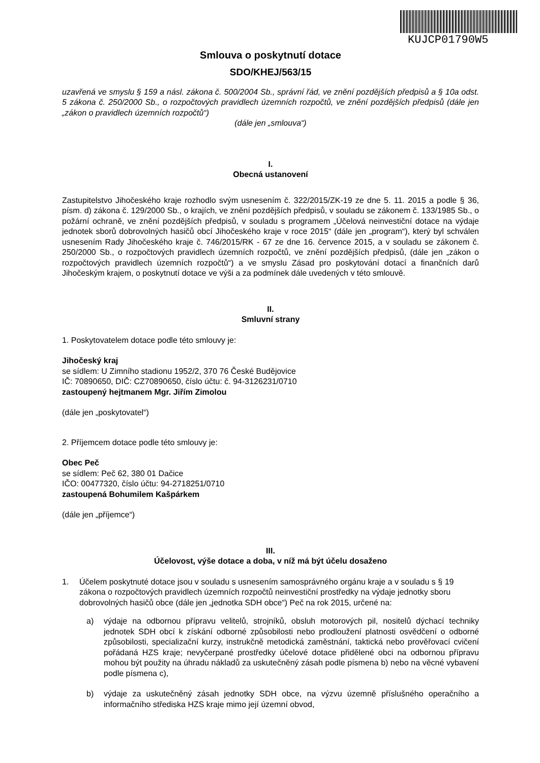KUJCP01790W5
Smlouva o poskytnutí dotace
SDO/KHEJ/563/15
uzavřená ve smyslu § 159 a násl. zákona č. 500/2004 Sb., správní řád, ve znění pozdějších předpisů a § 10a odst. 5 zákona č. 250/2000 Sb., o rozpočtových pravidlech územních rozpočtů, ve znění pozdějších předpisů (dále jen „zákon o pravidlech územních rozpočtů“)
(dále jen „smlouva“)
I.
Obecná ustanovení
Zastupitelstvo Jihočeského kraje rozhodlo svým usnesením č. 322/2015/ZK-19 ze dne 5. 11. 2015 a podle § 36, písm. d) zákona č. 129/2000 Sb., o krajích, ve znění pozdějších předpisů, v souladu se zákonem č. 133/1985 Sb., o požární ochraně, ve znění pozdějších předpisů, v souladu s programem „Účelová neinvestiční dotace na výdaje jednotek sborů dobrovolných hasičů obcí Jihočeského kraje v roce 2015“ (dále jen „program“), který byl schválen usnesením Rady Jihočeského kraje č. 746/2015/RK - 67 ze dne 16. července 2015, a v souladu se zákonem č. 250/2000 Sb., o rozpočtových pravidlech územních rozpočtů, ve znění pozdějších předpisů, (dále jen „zákon o rozpočtových pravidlech územních rozpočtů“) a ve smyslu Zásad pro poskytování dotací a finančních darů Jihočeským krajem, o poskytnutí dotace ve výši a za podmínek dále uvedených v této smlouvě.
II.
Smluvní strany
1. Poskytovatelem dotace podle této smlouvy je:
Jihočeský kraj
se sídlem: U Zimního stadionu 1952/2, 370 76 České Budějovice
IČ: 70890650, DIČ: CZ70890650, číslo účtu: č. 94-3126231/0710
zastoupený hejtmanem Mgr. Jiřím Zimolou
(dále jen „poskytovatel“)
2. Příjemcem dotace podle této smlouvy je:
Obec Peč
se sídlem: Peč 62, 380 01 Dačice
IČO: 00477320, číslo účtu: 94-2718251/0710
zastoupená Bohumilem Kašpárkem
(dále jen „příjemce“)
III.
Účelovost, výše dotace a doba, v níž má být účelu dosaženo
1. Účelem poskytnuté dotace jsou v souladu s usnesením samosprávného orgánu kraje a v souladu s § 19 zákona o rozpočtových pravidlech územních rozpočtů neinvestiční prostředky na výdaje jednotky sboru dobrovolných hasičů obce (dále jen „jednotka SDH obce“) Peč na rok 2015, určené na:
a) výdaje na odbornou přípravu velitelů, strojníků, obsluh motorových pil, nositelů dýchací techniky jednotek SDH obcí k získání odborné způsobilosti nebo prodloužení platnosti osvědčení o odborné způsobilosti, specializační kurzy, instrukčně metodická zaměstnání, taktická nebo prověřovací cvičení pořádaná HZS kraje; nevyčerpané prostředky účelové dotace přidělené obci na odbornou přípravu mohou být použity na úhradu nákladů za uskutečněný zásah podle písmena b) nebo na věcné vybavení podle písmena c),
b) výdaje za uskutečněný zásah jednotky SDH obce, na výzvu územně příslušného operačního a informačního střediska HZS kraje mimo její územní obvod,